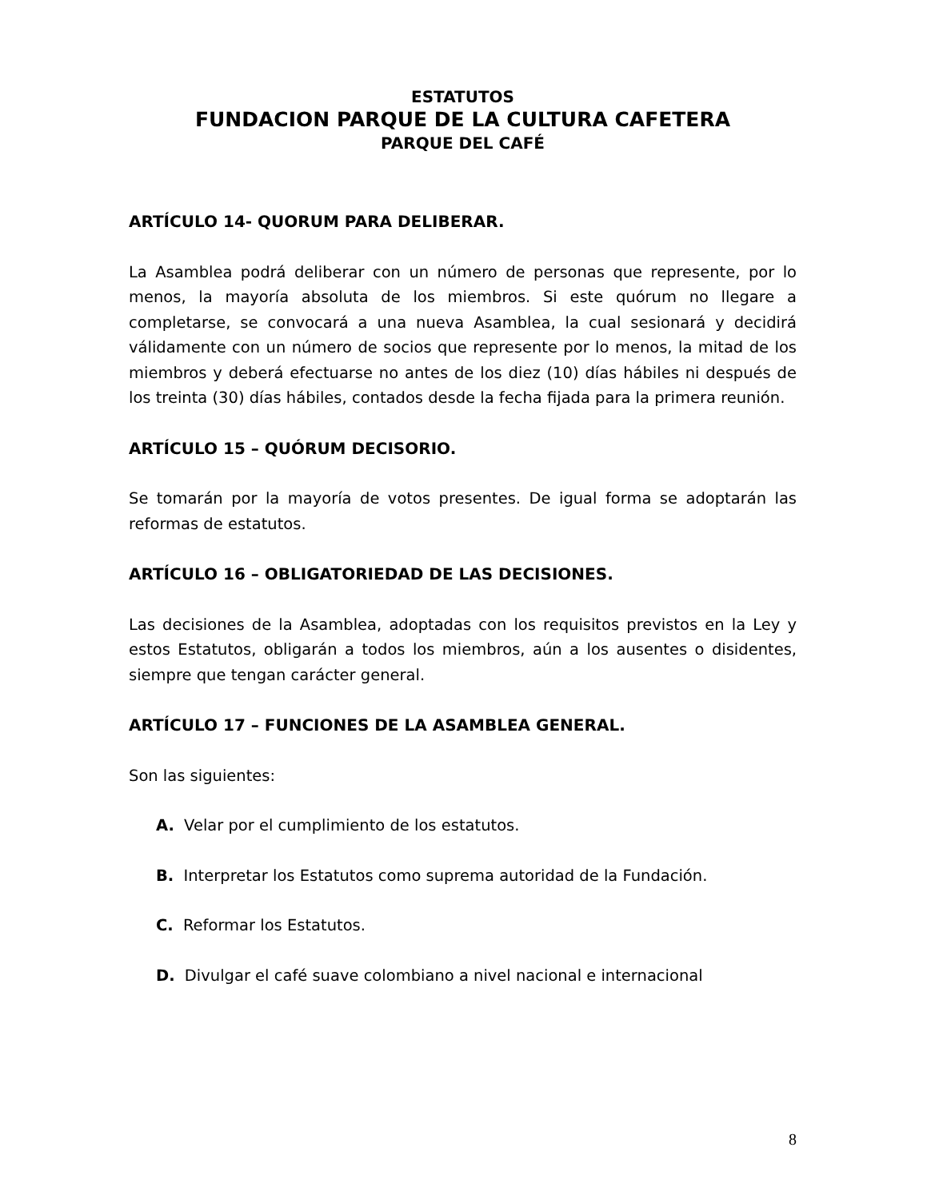ESTATUTOS
FUNDACION PARQUE DE LA CULTURA CAFETERA
PARQUE DEL CAFÉ
ARTÍCULO 14- QUORUM PARA DELIBERAR.
La Asamblea podrá deliberar con un número de personas que represente, por lo menos, la mayoría absoluta de los miembros. Si este quórum no llegare a completarse, se convocará a una nueva Asamblea, la cual sesionará y decidirá válidamente con un número de socios que represente por lo menos, la mitad de los miembros y deberá efectuarse no antes de los diez (10) días hábiles ni después de los treinta (30) días hábiles, contados desde la fecha fijada para la primera reunión.
ARTÍCULO 15 – QUÓRUM DECISORIO.
Se tomarán por la mayoría de votos presentes. De igual forma se adoptarán las reformas de estatutos.
ARTÍCULO 16 – OBLIGATORIEDAD DE LAS DECISIONES.
Las decisiones de la Asamblea, adoptadas con los requisitos previstos en la Ley y estos Estatutos, obligarán a todos los miembros, aún a los ausentes o disidentes, siempre que tengan carácter general.
ARTÍCULO 17 – FUNCIONES DE LA ASAMBLEA GENERAL.
Son las siguientes:
A. Velar por el cumplimiento de los estatutos.
B. Interpretar los Estatutos como suprema autoridad de la Fundación.
C. Reformar los Estatutos.
D. Divulgar el café suave colombiano a nivel nacional e internacional
8